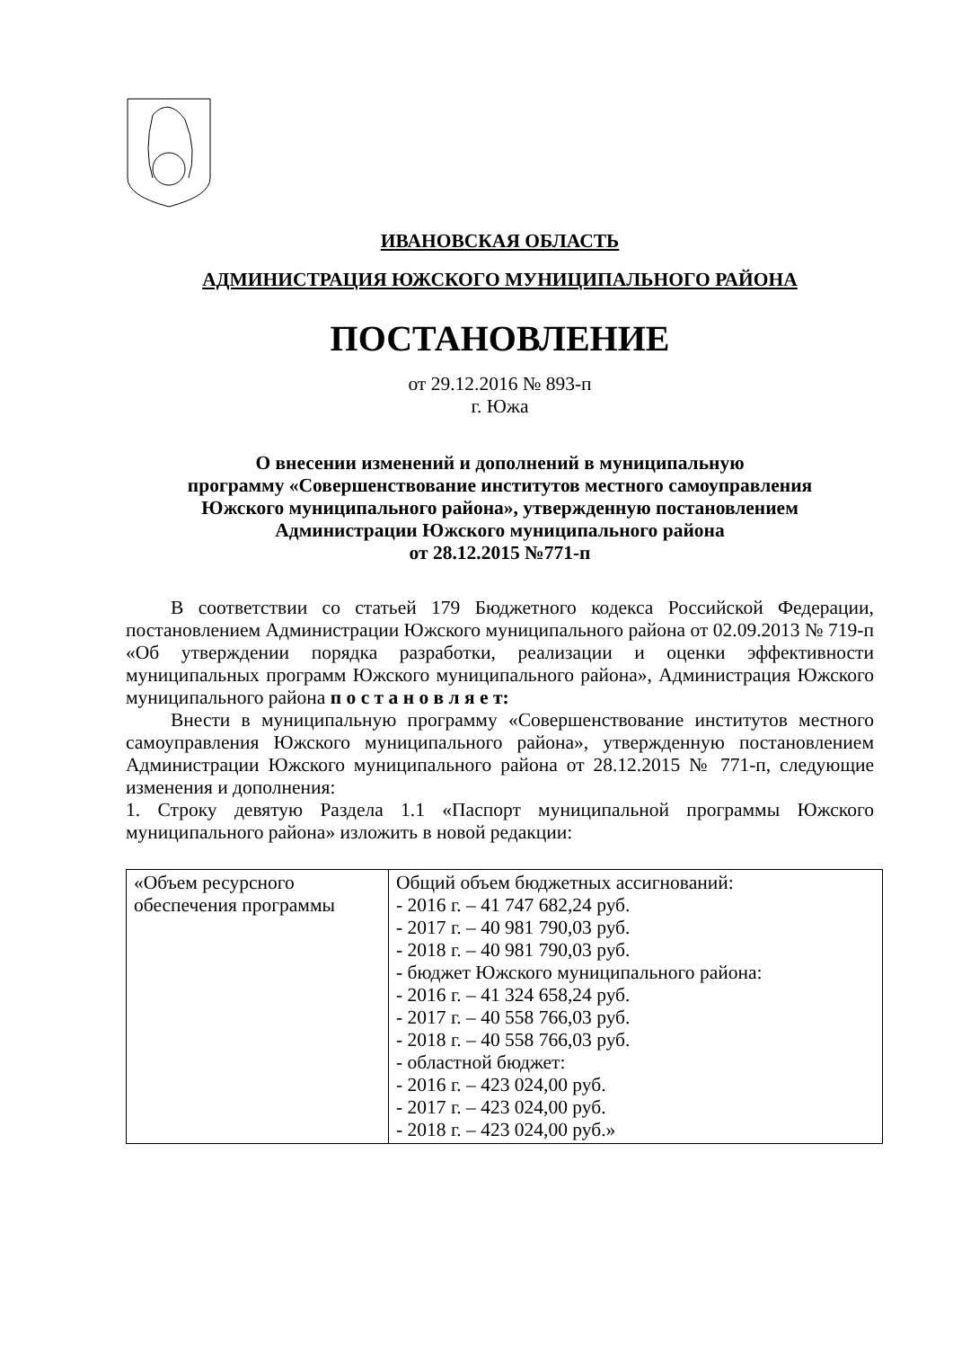ИВАНОВСКАЯ ОБЛАСТЬ
АДМИНИСТРАЦИЯ ЮЖСКОГО МУНИЦИПАЛЬНОГО РАЙОНА
ПОСТАНОВЛЕНИЕ
от 29.12.2016 № 893-п
г. Южа
О внесении изменений и дополнений в муниципальную
программу «Совершенствование институтов местного самоуправления
Южского муниципального района», утвержденную постановлением
Администрации Южского муниципального района
от 28.12.2015 №771-п
В соответствии со статьей 179 Бюджетного кодекса Российской Федерации, постановлением Администрации Южского муниципального района от 02.09.2013 № 719-п «Об утверждении порядка разработки, реализации и оценки эффективности муниципальных программ Южского муниципального района», Администрация Южского муниципального района п о с т а н о в л я е т:
Внести в муниципальную программу «Совершенствование институтов местного самоуправления Южского муниципального района», утвержденную постановлением Администрации Южского муниципального района от 28.12.2015 № 771-п, следующие изменения и дополнения:
1. Строку девятую Раздела 1.1 «Паспорт муниципальной программы Южского муниципального района» изложить в новой редакции:
| «Объем ресурсного обеспечения программы | Общий объем бюджетных ассигнований: - 2016 г. – 41 747 682,24 руб. - 2017 г. – 40 981 790,03 руб. - 2018 г. – 40 981 790,03 руб. - бюджет Южского муниципального района: - 2016 г. – 41 324 658,24 руб. - 2017 г. – 40 558 766,03 руб. - 2018 г. – 40 558 766,03 руб. - областной бюджет: - 2016 г. – 423 024,00 руб. - 2017 г. – 423 024,00 руб. - 2018 г. – 423 024,00 руб.» |